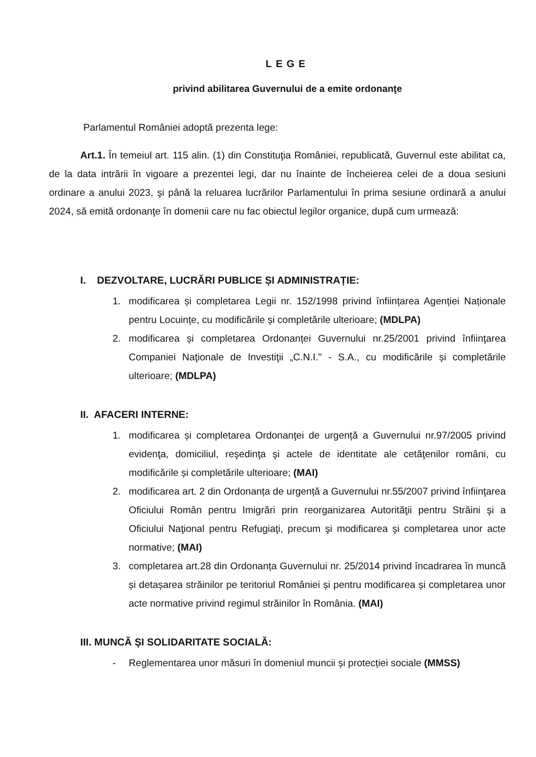LEGE
privind abilitarea Guvernului de a emite ordonanţe
Parlamentul României adoptă prezenta lege:
Art.1. În temeiul art. 115 alin. (1) din Constituţia României, republicată, Guvernul este abilitat ca, de la data intrării în vigoare a prezentei legi, dar nu înainte de încheierea celei de a doua sesiuni ordinare a anului 2023, şi până la reluarea lucrărilor Parlamentului în prima sesiune ordinară a anului 2024, să emită ordonanţe în domenii care nu fac obiectul legilor organice, după cum urmează:
I. DEZVOLTARE, LUCRĂRI PUBLICE ȘI ADMINISTRAȚIE:
1. modificarea și completarea Legii nr. 152/1998 privind înființarea Agenției Naționale pentru Locuințe, cu modificările și completările ulterioare; (MDLPA)
2. modificarea și completarea Ordonanței Guvernului nr.25/2001 privind înfiinţarea Companiei Naţionale de Investiţii „C.N.I." - S.A., cu modificările și completările ulterioare; (MDLPA)
II. AFACERI INTERNE:
1. modificarea și completarea Ordonanţei de urgență a Guvernului nr.97/2005 privind evidenţa, domiciliul, reşedinţa şi actele de identitate ale cetăţenilor români, cu modificările și completările ulterioare; (MAI)
2. modificarea art. 2 din Ordonanța de urgență a Guvernului nr.55/2007 privind înfiinţarea Oficiului Român pentru Imigrări prin reorganizarea Autorităţii pentru Străini şi a Oficiului Naţional pentru Refugiaţi, precum şi modificarea şi completarea unor acte normative; (MAI)
3. completarea art.28 din Ordonanța Guvernului nr. 25/2014 privind încadrarea în muncă și detașarea străinilor pe teritoriul României și pentru modificarea și completarea unor acte normative privind regimul străinilor în România. (MAI)
III. MUNCĂ ŞI SOLIDARITATE SOCIALĂ:
- Reglementarea unor măsuri în domeniul muncii și protecției sociale (MMSS)